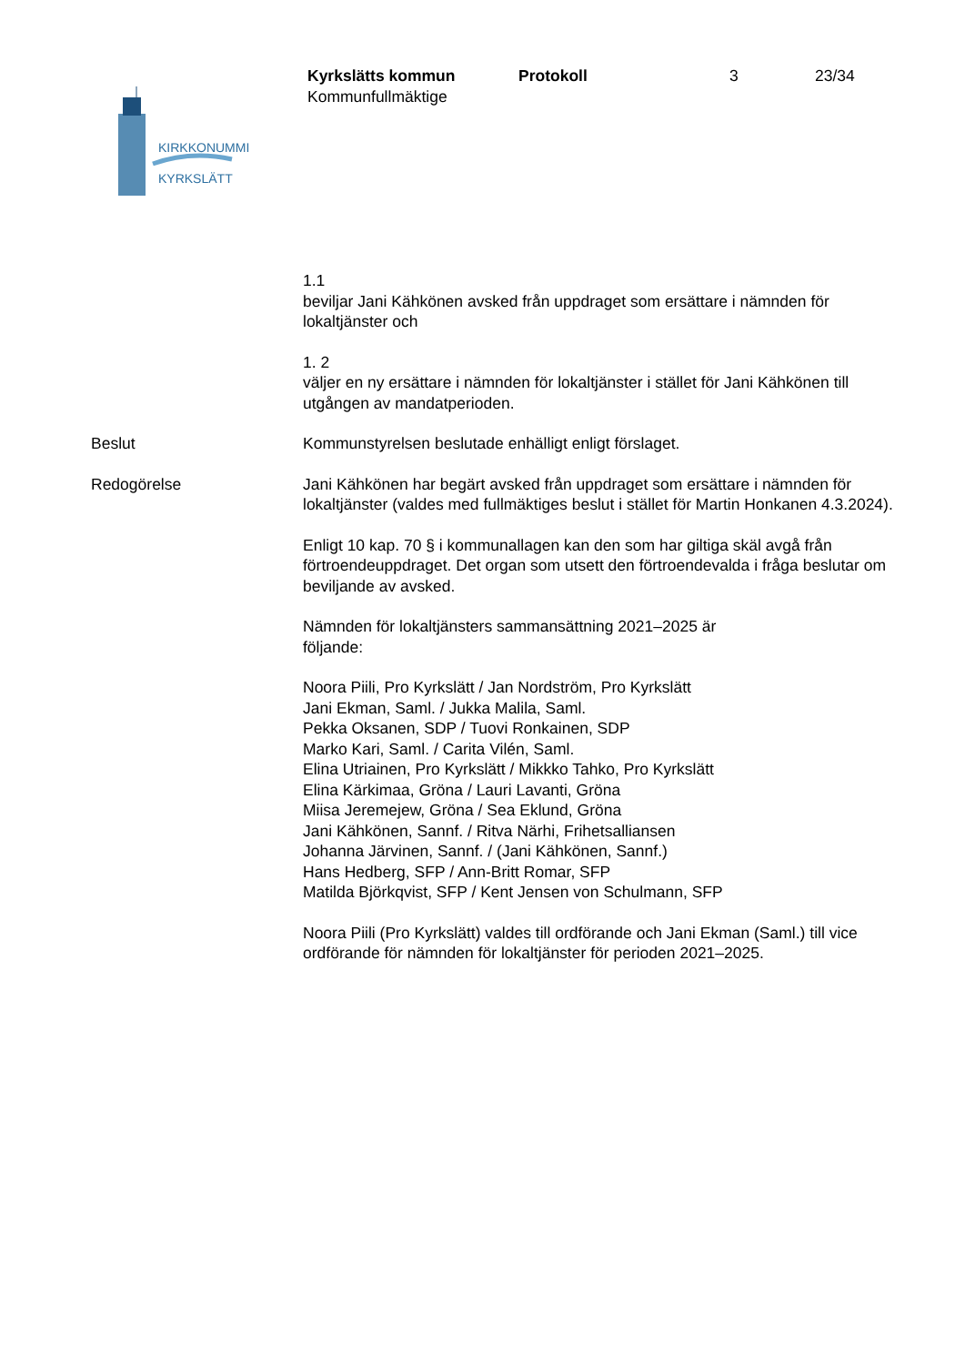Kyrkslätts kommun Protokoll 3 23/34
Kommunfullmäktige
KIRKKONUMMI
KYRKSLÄTT
1.1
beviljar Jani Kähkönen avsked från uppdraget som ersättare i nämnden för lokaltjänster och
1. 2
väljer en ny ersättare i nämnden för lokaltjänster i stället för Jani Kähkönen till utgången av mandatperioden.
Beslut Kommunstyrelsen beslutade enhälligt enligt förslaget.
Redogörelse Jani Kähkönen har begärt avsked från uppdraget som ersättare i nämnden för lokaltjänster (valdes med fullmäktiges beslut i stället för Martin Honkanen 4.3.2024).
Enligt 10 kap. 70 § i kommunallagen kan den som har giltiga skäl avgå från förtroendeuppdraget. Det organ som utsett den förtroendevalda i fråga beslutar om beviljande av avsked.
Nämnden för lokaltjänsters sammansättning 2021–2025 är
följande:
Noora Piili, Pro Kyrkslätt / Jan Nordström, Pro Kyrkslätt
Jani Ekman, Saml. / Jukka Malila, Saml.
Pekka Oksanen, SDP / Tuovi Ronkainen, SDP
Marko Kari, Saml. / Carita Vilén, Saml.
Elina Utriainen, Pro Kyrkslätt / Mikkko Tahko, Pro Kyrkslätt
Elina Kärkimaa, Gröna / Lauri Lavanti, Gröna
Miisa Jeremejew, Gröna / Sea Eklund, Gröna
Jani Kähkönen, Sannf. / Ritva Närhi, Frihetsalliansen
Johanna Järvinen, Sannf. / (Jani Kähkönen, Sannf.)
Hans Hedberg, SFP / Ann-Britt Romar, SFP
Matilda Björkqvist, SFP / Kent Jensen von Schulmann, SFP
Noora Piili (Pro Kyrkslätt) valdes till ordförande och Jani Ekman (Saml.) till vice ordförande för nämnden för lokaltjänster för perioden 2021–2025.